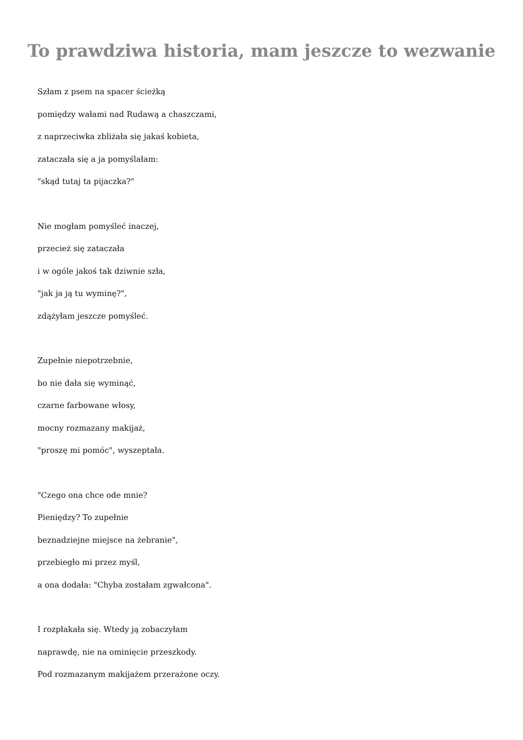To prawdziwa historia, mam jeszcze to wezwanie
Szłam z psem na spacer ścieżką
pomiędzy wałami nad Rudawą a chaszczami,
z naprzeciwka zbliżała się jakaś kobieta,
zataczała się a ja pomyślałam:
"skąd tutaj ta pijaczka?"
Nie mogłam pomyśleć inaczej,
przecież się zataczała
i w ogóle jakoś tak dziwnie szła,
"jak ja ją tu wyminę?",
zdążyłam jeszcze pomyśleć.
Zupełnie niepotrzebnie,
bo nie dała się wyminąć,
czarne farbowane włosy,
mocny rozmazany makijaż,
"proszę mi pomóc", wyszeptała.
"Czego ona chce ode mnie?
Pieniędzy? To zupełnie
beznadziejne miejsce na żebranie",
przebiegło mi przez myśl,
a ona dodała: "Chyba zostałam zgwałcona".
I rozpłakała się. Wtedy ją zobaczyłam
naprawdę, nie na ominięcie przeszkody.
Pod rozmazanym makijażem przerażone oczy.